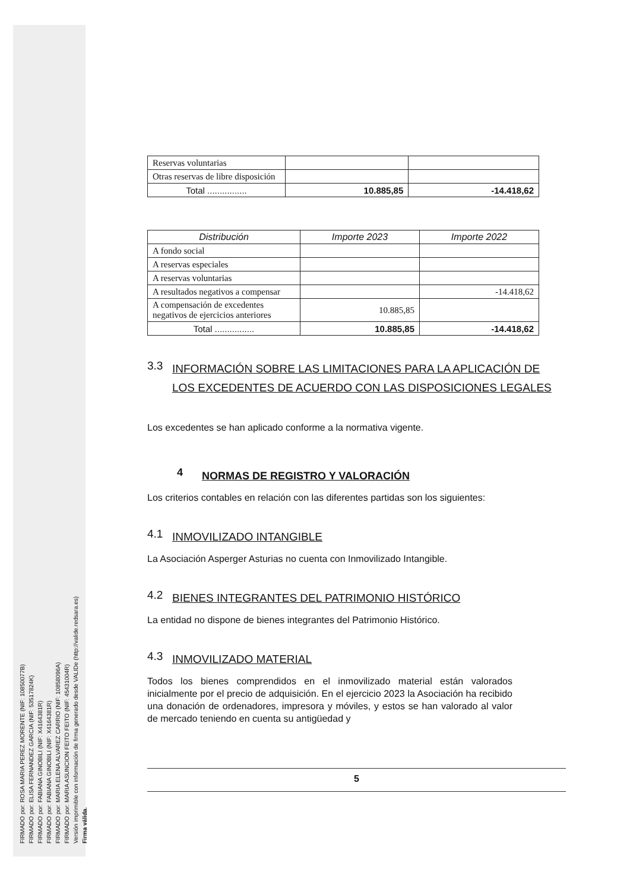FIRMADO por: ROSA MARIA PEREZ MORENTE (NIF: 10850077B)
FIRMADO por: ELISA FERNANDEZ GARCIA (NIF: 53517824K)
FIRMADO por: FABIANA GINOBILI (NIF: X4164381R)
FIRMADO por: FABIANA GINOBILI (NIF: X4164381R)
FIRMADO por: MARIA ELENA ALVAREZ CARRIO (NIF: 10858096A)
FIRMADO por: MARIA ASUNCION FEITO FEITO (NIF: 45431004R)
Versión imprimible con información de firma generado desde VALIDe (http://valide.redsara.es)
Firma válida.
| Reservas voluntarias | | |
| Otras reservas de libre disposición | | |
| Total ................ | 10.885,85 | -14.418,62 |
| Distribución | Importe 2023 | Importe 2022 |
| --- | --- | --- |
| A fondo social | | |
| A reservas especiales | | |
| A reservas voluntarias | | |
| A resultados negativos a compensar | | -14.418,62 |
| A compensación de excedentes negativos de ejercicios anteriores | 10.885,85 | |
| Total ................ | 10.885,85 | -14.418,62 |
3.3 INFORMACIÓN SOBRE LAS LIMITACIONES PARA LA APLICACIÓN DE LOS EXCEDENTES DE ACUERDO CON LAS DISPOSICIONES LEGALES
Los excedentes se han aplicado conforme a la normativa vigente.
4 NORMAS DE REGISTRO Y VALORACIÓN
Los criterios contables en relación con las diferentes partidas son los siguientes:
4.1 INMOVILIZADO INTANGIBLE
La Asociación Asperger Asturias no cuenta con Inmovilizado Intangible.
4.2 BIENES INTEGRANTES DEL PATRIMONIO HISTÓRICO
La entidad no dispone de bienes integrantes del Patrimonio Histórico.
4.3 INMOVILIZADO MATERIAL
Todos los bienes comprendidos en el inmovilizado material están valorados inicialmente por el precio de adquisición. En el ejercicio 2023 la Asociación ha recibido una donación de ordenadores, impresora y móviles, y estos se han valorado al valor de mercado teniendo en cuenta su antigüedad y
5